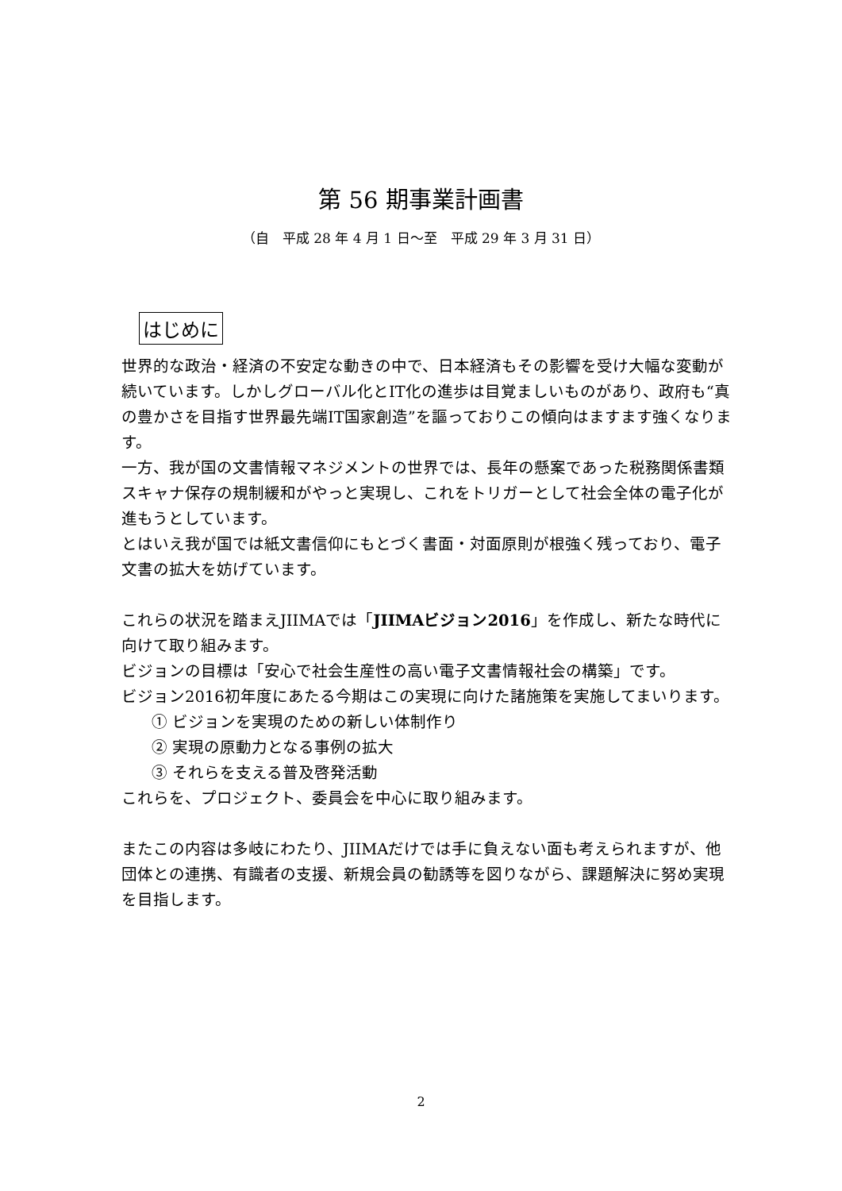第 56 期事業計画書
（自　平成 28 年 4 月 1 日～至　平成 29 年 3 月 31 日）
はじめに
世界的な政治・経済の不安定な動きの中で、日本経済もその影響を受け大幅な変動が続いています。しかしグローバル化とIT化の進歩は目覚ましいものがあり、政府も“真の豊かさを目指す世界最先端IT国家創造”を謳っておりこの傾向はますます強くなります。
一方、我が国の文書情報マネジメントの世界では、長年の懸案であった税務関係書類スキャナ保存の規制緩和がやっと実現し、これをトリガーとして社会全体の電子化が進もうとしています。
とはいえ我が国では紙文書信仰にもとづく書面・対面原則が根強く残っており、電子文書の拡大を妨げています。
これらの状況を踏まえJIIMAでは「JIIMAビジョン2016」を作成し、新たな時代に向けて取り組みます。
ビジョンの目標は「安心で社会生産性の高い電子文書情報社会の構築」です。
ビジョン2016初年度にあたる今期はこの実現に向けた諸施策を実施してまいります。
① ビジョンを実現のための新しい体制作り
② 実現の原動力となる事例の拡大
③ それらを支える普及啓発活動
これらを、プロジェクト、委員会を中心に取り組みます。
またこの内容は多岐にわたり、JIIMAだけでは手に負えない面も考えられますが、他団体との連携、有識者の支援、新規会員の勧誘等を図りながら、課題解決に努め実現を目指します。
2